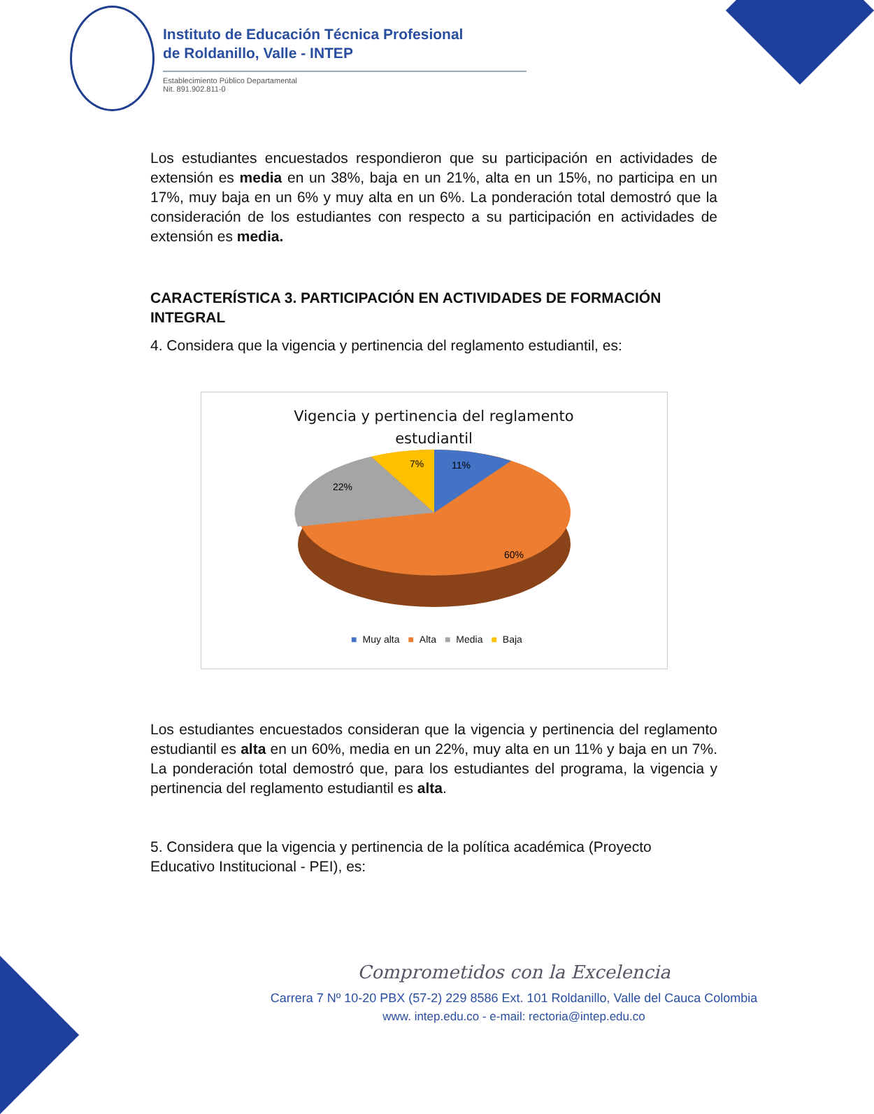Instituto de Educación Técnica Profesional
de Roldanillo, Valle - INTEP
Establecimiento Público Departamental
Nit. 891.902.811-0
Los estudiantes encuestados respondieron que su participación en actividades de extensión es media en un 38%, baja en un 21%, alta en un 15%, no participa en un 17%, muy baja en un 6% y muy alta en un 6%. La ponderación total demostró que la consideración de los estudiantes con respecto a su participación en actividades de extensión es media.
CARACTERÍSTICA 3. PARTICIPACIÓN EN ACTIVIDADES DE FORMACIÓN INTEGRAL
4. Considera que la vigencia y pertinencia del reglamento estudiantil, es:
Vigencia y pertinencia del reglamento
estudiantil
11%
7%
22%
60%
■ Muy alta ■ Alta ■ Media ■ Baja
Los estudiantes encuestados consideran que la vigencia y pertinencia del reglamento estudiantil es alta en un 60%, media en un 22%, muy alta en un 11% y baja en un 7%. La ponderación total demostró que, para los estudiantes del programa, la vigencia y pertinencia del reglamento estudiantil es alta.
5. Considera que la vigencia y pertinencia de la política académica (Proyecto Educativo Institucional - PEI), es:
Comprometidos con la Excelencia
Carrera 7 Nº 10-20 PBX (57-2) 229 8586 Ext. 101 Roldanillo, Valle del Cauca Colombia
www. intep.edu.co - e-mail: rectoria@intep.edu.co